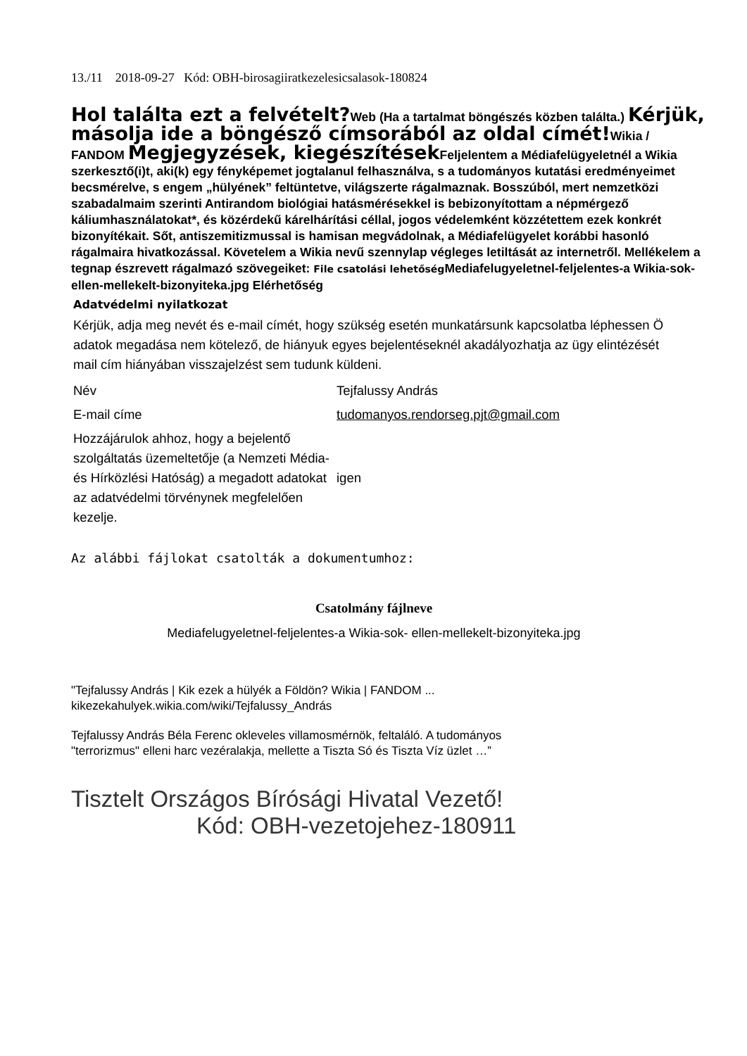13./11 2018-09-27 Kód: OBH-birosagiiratkezelesicsalasok-180824
Hol találta ezt a felvételt?Web (Ha a tartalmat böngészés közben találta.) Kérjük, másolja ide a böngésző címsorából az oldal címét!Wikia / FANDOM Megjegyzések, kiegészítések Feljelentem a Médiafelügyeletnél a Wikia szerkesztő(i)t, aki(k) egy fényképemet jogtalanul felhasználva, s a tudományos kutatási eredményeimet becsmérelve, s engem „hülyének” feltüntetve, világszerte rágalmaznak. Bosszúból, mert nemzetközi szabadalmaim szerinti Antirandom biológiai hatásmérésekkel is bebizonyítottam a népmérgező káliumhasználatokat*, és közérdekű kárelhárítási céllal, jogos védelemként közzétettem ezek konkrét bizonyítékait. Sőt, antiszemitizmussal is hamisan megvádolnak, a Médiafelügyelet korábbi hasonló rágalmaira hivatkozással. Követelem a Wikia nevű szennylap végleges letiltását az internetről. Mellékelem a tegnap észrevett rágalmazó szövegeiket: File csatolási lehetőség Mediafelugyeletnel-feljelentes-a Wikia-sok-ellen-mellekelt-bizonyiteka.jpg Elérhetőség
Adatvédelmi nyilatkozat
Kérjük, adja meg nevét és e-mail címét, hogy szükség esetén munkatársunk kapcsolatba léphessen Ö
adatok megadása nem kötelező, de hiányuk egyes bejelentéseknél akadályozhatja az ügy elintézését
mail cím hiányában visszajelzést sem tudunk küldeni.
| Név | Tejfalussy András |
| E-mail címe | tudomanyos.rendorseg.pjt@gmail.com |
| Hozzájárulok ahhoz, hogy a bejelentő szolgáltatás üzemeltetője (a Nemzeti Média- és Hírközlési Hatóság) a megadott adatokat az adatvédelmi törvénynek megfelelően kezelje. | igen |
Az alábbi fájlokat csatolták a dokumentumhoz:
Csatolmány fájlneve
Mediafelugyeletnel-feljelentes-a Wikia-sok- ellen-mellekelt-bizonyiteka.jpg
"Tejfalussy András | Kik ezek a hülyék a Földön? Wikia | FANDOM ...
kikezekahulyek.wikia.com/wiki/Tejfalussy_András
Tejfalussy András Béla Ferenc okleveles villamosmérnök, feltaláló. A tudományos
"terrorizmus" elleni harc vezéralakja, mellette a Tiszta Só és Tiszta Víz üzlet …”
Tisztelt Országos Bírósági Hivatal Vezető!
Kód: OBH-vezetojehez-180911